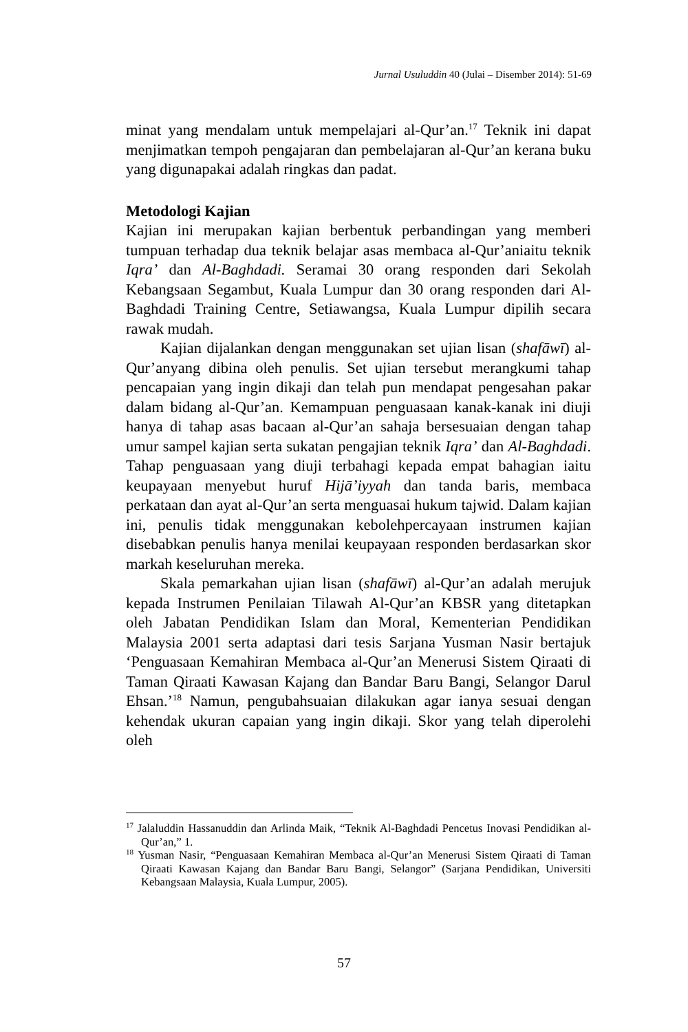Jurnal Usuluddin 40 (Julai – Disember 2014): 51-69
minat yang mendalam untuk mempelajari al-Qur’an.<sup>17</sup> Teknik ini dapat menjimatkan tempoh pengajaran dan pembelajaran al-Qur’an kerana buku yang digunapakai adalah ringkas dan padat.
Metodologi Kajian
Kajian ini merupakan kajian berbentuk perbandingan yang memberi tumpuan terhadap dua teknik belajar asas membaca al-Qur’aniaitu teknik Iqra’ dan Al-Baghdadi. Seramai 30 orang responden dari Sekolah Kebangsaan Segambut, Kuala Lumpur dan 30 orang responden dari Al-Baghdadi Training Centre, Setiawangsa, Kuala Lumpur dipilih secara rawak mudah.
Kajian dijalankan dengan menggunakan set ujian lisan (shafāwī) al-Qur’anyang dibina oleh penulis. Set ujian tersebut merangkumi tahap pencapaian yang ingin dikaji dan telah pun mendapat pengesahan pakar dalam bidang al-Qur’an. Kemampuan penguasaan kanak-kanak ini diuji hanya di tahap asas bacaan al-Qur’an sahaja bersesuaian dengan tahap umur sampel kajian serta sukatan pengajian teknik Iqra’ dan Al-Baghdadi. Tahap penguasaan yang diuji terbahagi kepada empat bahagian iaitu keupayaan menyebut huruf Hijā’iyyah dan tanda baris, membaca perkataan dan ayat al-Qur’an serta menguasai hukum tajwid. Dalam kajian ini, penulis tidak menggunakan kebolehpercayaan instrumen kajian disebabkan penulis hanya menilai keupayaan responden berdasarkan skor markah keseluruhan mereka.
Skala pemarkahan ujian lisan (shafāwī) al-Qur’an adalah merujuk kepada Instrumen Penilaian Tilawah Al-Qur’an KBSR yang ditetapkan oleh Jabatan Pendidikan Islam dan Moral, Kementerian Pendidikan Malaysia 2001 serta adaptasi dari tesis Sarjana Yusman Nasir bertajuk ‘Penguasaan Kemahiran Membaca al-Qur’an Menerusi Sistem Qiraati di Taman Qiraati Kawasan Kajang dan Bandar Baru Bangi, Selangor Darul Ehsan.’<sup>18</sup> Namun, pengubahsuaian dilakukan agar ianya sesuai dengan kehendak ukuran capaian yang ingin dikaji. Skor yang telah diperolehi oleh
<sup>17</sup> Jalaluddin Hassanuddin dan Arlinda Maik, “Teknik Al-Baghdadi Pencetus Inovasi Pendidikan al-Qur’an,” 1.
<sup>18</sup> Yusman Nasir, “Penguasaan Kemahiran Membaca al-Qur’an Menerusi Sistem Qiraati di Taman Qiraati Kawasan Kajang dan Bandar Baru Bangi, Selangor” (Sarjana Pendidikan, Universiti Kebangsaan Malaysia, Kuala Lumpur, 2005).
57